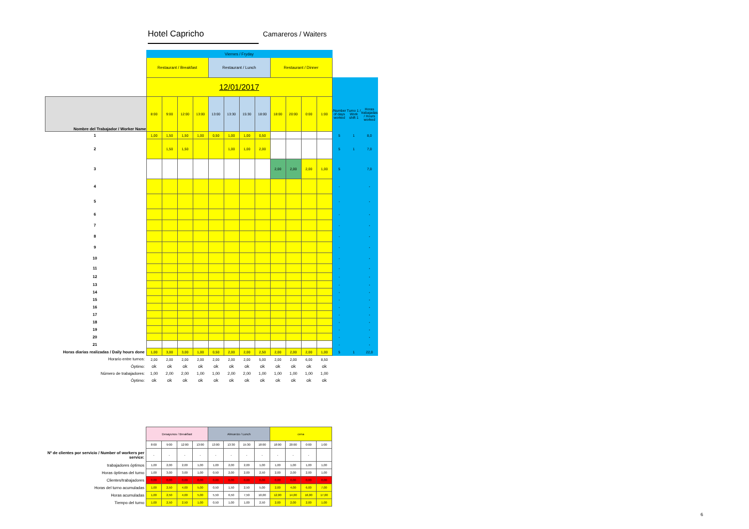Hotel Capricho Camareros / Waiters
| | Viernes / Fryday | | | | | | | | | | | | | | |
| | Restaurant / Breakfast | | | | Restaurant / Lunch | | | | Restaurant / Dinner | | | | | | |
| | 12/01/2017 | | | | | | | | | | | | | | |
| Nombre del Trabajador / Worker Name | 8:00 | 9:00 | 12:00 | 13:00 | 13:00 | 13:30 | 15:30 | 18:00 | 18:00 | 20:00 | 0:00 | 1:00 | /Number of days worked | Turno 1 / Work shift 1 | Horas trabajadas / Hours worked |
| 1 | 1,00 | 1,50 | 1,50 | 1,00 | 0,50 | 1,00 | 1,00 | 0,50 | | | | | 5 | 1 | 8,0 |
| 2 | | 1,50 | 1,50 | | | 1,00 | 1,00 | 2,00 | | | | | 5 | 1 | 7,0 |
| 3 | | | | | | | | | 2,00 | 2,00 | 2,00 | 1,00 | 5 | | 7,0 |
| 4 | | | | | | | | | | | | | - | | - |
| 5 | | | | | | | | | | | | | - | | - |
| 6 | | | | | | | | | | | | | - | | - |
| 7 | | | | | | | | | | | | | - | | - |
| 8 | | | | | | | | | | | | | - | | - |
| 9 | | | | | | | | | | | | | - | | - |
| 10 | | | | | | | | | | | | | - | | - |
| 11 | | | | | | | | | | | | | - | | - |
| 12 | | | | | | | | | | | | | - | | - |
| 13 | | | | | | | | | | | | | - | | - |
| 14 | | | | | | | | | | | | | - | | - |
| 15 | | | | | | | | | | | | | - | | - |
| 16 | | | | | | | | | | | | | - | | - |
| 17 | | | | | | | | | | | | | - | | - |
| 18 | | | | | | | | | | | | | - | | - |
| 19 | | | | | | | | | | | | | - | | - |
| 20 | | | | | | | | | | | | | - | | - |
| 21 | | | | | | | | | | | | | - | | - |
| Horas diarias realizadas / Daily hours done | 1,00 | 3,00 | 3,00 | 1,00 | 0,50 | 2,00 | 2,00 | 2,50 | 2,00 | 2,00 | 2,00 | 1,00 | 5 | 1 | 22,0 |
| Horario entre turnos: | 2,00 | 2,00 | 2,00 | 2,00 | 2,00 | 2,00 | 2,00 | 5,00 | 2,00 | 2,00 | 6,00 | 8,50 | | | |
| Óptimo: | ok | ok | ok | ok | ok | ok | ok | ok | ok | ok | ok | ok | | | |
| Número de trabajadores: | 1,00 | 2,00 | 2,00 | 1,00 | 1,00 | 2,00 | 2,00 | 1,00 | 1,00 | 1,00 | 1,00 | 1,00 | | | |
| Óptimo: | ok | ok | ok | ok | ok | ok | ok | ok | ok | ok | ok | ok | | | |
| | Desayunos / Breakfast | | | | Almuerzo / Lunch | | | | cena | | | |
| | 8:00 | 9:00 | 12:00 | 13:00 | 13:00 | 13:30 | 15:30 | 18:00 | 18:00 | 20:00 | 0:00 | 1:00 |
| Nº de clientes por servicio / Number of workers per service: | - | - | - | - | - | - | - | - | - | - | - | |
| trabajadores óptimos | 1,00 | 2,00 | 2,00 | 1,00 | 1,00 | 2,00 | 2,00 | 1,00 | 1,00 | 1,00 | 1,00 | 1,00 |
| Horas óptimas del turno | 1,00 | 3,00 | 3,00 | 1,00 | 0,50 | 2,00 | 2,00 | 2,50 | 2,00 | 2,00 | 2,00 | 1,00 |
| Clientes/trabajadores | 0,00 | 0,00 | 0,00 | 0,00 | 0,00 | 0,00 | 0,00 | 0,00 | 0,00 | 0,00 | 0,00 | 0,00 |
| Horas del turno acumuladas | 1,00 | 2,50 | 4,00 | 5,00 | 0,50 | 1,50 | 2,50 | 5,00 | 2,00 | 4,00 | 6,00 | 7,00 |
| Horas acumuladas | 1,00 | 2,50 | 4,00 | 5,00 | 5,50 | 6,50 | 7,50 | 10,00 | 12,00 | 14,00 | 16,00 | 17,00 |
| Tiempo del turno | 1,00 | 2,50 | 2,50 | 1,00 | 0,50 | 1,00 | 1,00 | 2,50 | 2,00 | 2,00 | 2,00 | 1,00 |
6